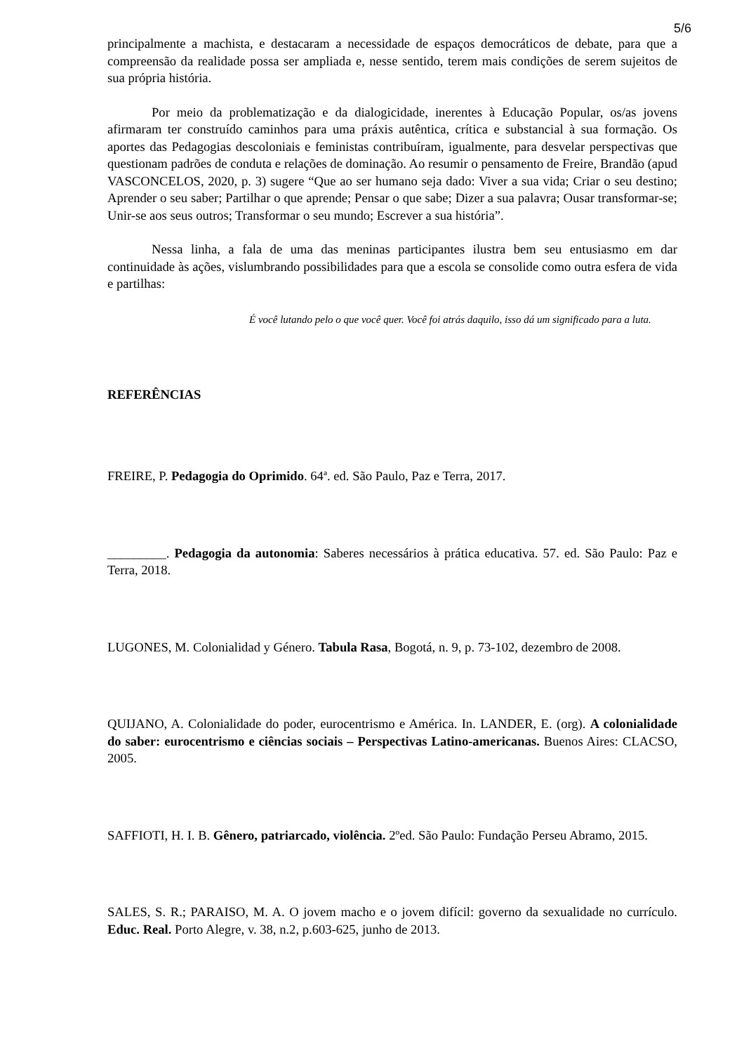5/6
principalmente a machista, e destacaram a necessidade de espaços democráticos de debate, para que a compreensão da realidade possa ser ampliada e, nesse sentido, terem mais condições de serem sujeitos de sua própria história.
Por meio da problematização e da dialogicidade, inerentes à Educação Popular, os/as jovens afirmaram ter construído caminhos para uma práxis autêntica, crítica e substancial à sua formação. Os aportes das Pedagogias descoloniais e feministas contribuíram, igualmente, para desvelar perspectivas que questionam padrões de conduta e relações de dominação. Ao resumir o pensamento de Freire, Brandão (apud VASCONCELOS, 2020, p. 3) sugere “Que ao ser humano seja dado: Viver a sua vida; Criar o seu destino; Aprender o seu saber; Partilhar o que aprende; Pensar o que sabe; Dizer a sua palavra; Ousar transformar-se; Unir-se aos seus outros; Transformar o seu mundo; Escrever a sua história”.
Nessa linha, a fala de uma das meninas participantes ilustra bem seu entusiasmo em dar continuidade às ações, vislumbrando possibilidades para que a escola se consolide como outra esfera de vida e partilhas:
É você lutando pelo o que você quer. Você foi atrás daquilo, isso dá um significado para a luta.
REFERÊNCIAS
FREIRE, P. Pedagogia do Oprimido. 64ª. ed. São Paulo, Paz e Terra, 2017.
_________. Pedagogia da autonomia: Saberes necessários à prática educativa. 57. ed. São Paulo: Paz e Terra, 2018.
LUGONES, M. Colonialidad y Género. Tabula Rasa, Bogotá, n. 9, p. 73-102, dezembro de 2008.
QUIJANO, A. Colonialidade do poder, eurocentrismo e América. In. LANDER, E. (org). A colonialidade do saber: eurocentrismo e ciências sociais – Perspectivas Latino-americanas. Buenos Aires: CLACSO, 2005.
SAFFIOTI, H. I. B. Gênero, patriarcado, violência. 2ºed. São Paulo: Fundação Perseu Abramo, 2015.
SALES, S. R.; PARAISO, M. A. O jovem macho e o jovem difícil: governo da sexualidade no currículo. Educ. Real. Porto Alegre, v. 38, n.2, p.603-625, junho de 2013.